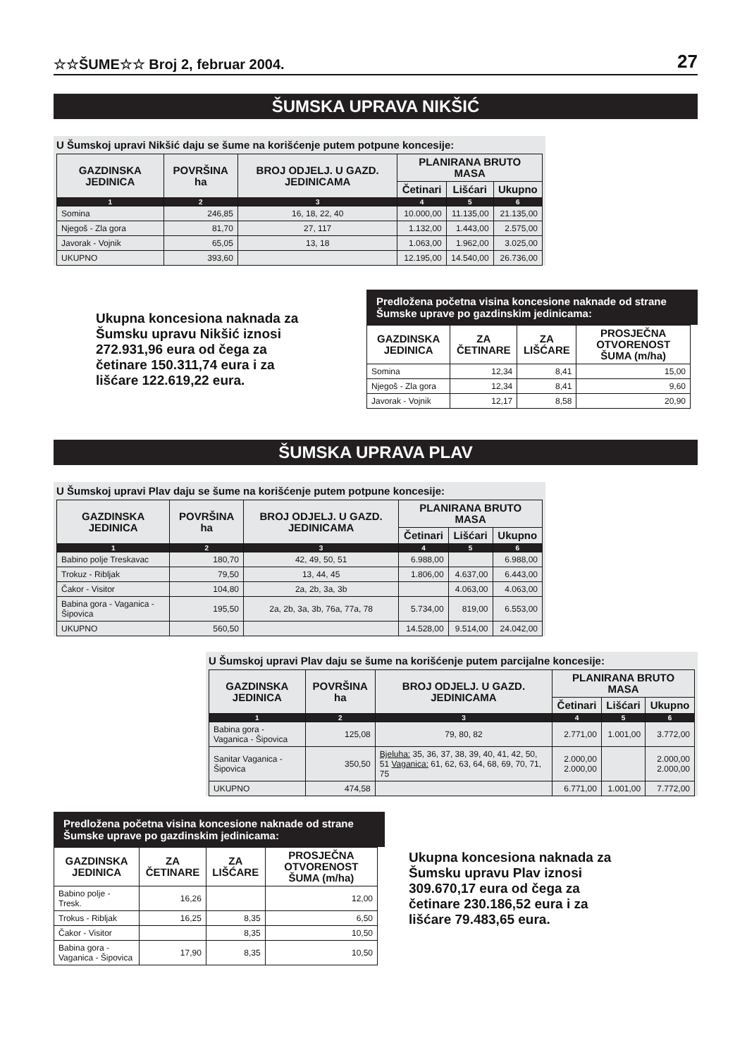☆☆ŠUME☆☆ Broj 2, februar 2004.
27
ŠUMSKA UPRAVA NIKŠIĆ
U Šumskoj upravi Nikšić daju se šume na korišćenje putem potpune koncesije:
| GAZDINSKA JEDINICA | POVRŠINA ha | BROJ ODJELJ. U GAZD. JEDINICAMA | PLANIRANA BRUTO MASA | | |
| --- | --- | --- | --- | --- | --- |
| | | | Četinari | Lišćari | Ukupno |
| 1 | 2 | 3 | 4 | 5 | 6 |
| Somina | 246,85 | 16, 18, 22, 40 | 10.000,00 | 11.135,00 | 21.135,00 |
| Njegoš - Zla gora | 81,70 | 27, 117 | 1.132,00 | 1.443,00 | 2.575,00 |
| Javorak - Vojnik | 65,05 | 13, 18 | 1.063,00 | 1.962,00 | 3.025,00 |
| UKUPNO | 393,60 | | 12.195,00 | 14.540,00 | 26.736,00 |
Ukupna koncesiona naknada za Šumsku upravu Nikšić iznosi 272.931,96 eura od čega za četinare 150.311,74 eura i za lišćare 122.619,22 eura.
Predložena početna visina koncesione naknade od strane Šumske uprave po gazdinskim jedinicama:
| GAZDINSKA JEDINICA | ZA ČETINARE | ZA LIŠĆARE | PROSJEČNA OTVORENOST ŠUMA (m/ha) |
| --- | --- | --- | --- |
| Somina | 12,34 | 8,41 | 15,00 |
| Njegoš - Zla gora | 12,34 | 8,41 | 9,60 |
| Javorak - Vojnik | 12,17 | 8,58 | 20,90 |
ŠUMSKA UPRAVA PLAV
U Šumskoj upravi Plav daju se šume na korišćenje putem potpune koncesije:
| GAZDINSKA JEDINICA | POVRŠINA ha | BROJ ODJELJ. U GAZD. JEDINICAMA | PLANIRANA BRUTO MASA | | |
| --- | --- | --- | --- | --- | --- |
| | | | Četinari | Lišćari | Ukupno |
| 1 | 2 | 3 | 4 | 5 | 6 |
| Babino polje Treskavac | 180,70 | 42, 49, 50, 51 | 6.988,00 | | 6.988,00 |
| Trokuz - Ribljak | 79,50 | 13, 44, 45 | 1.806,00 | 4.637,00 | 6.443,00 |
| Čakor - Visitor | 104,80 | 2a, 2b, 3a, 3b | | 4.063,00 | 4.063,00 |
| Babina gora - Vaganica - Šipovica | 195,50 | 2a, 2b, 3a, 3b, 76a, 77a, 78 | 5.734,00 | 819,00 | 6.553,00 |
| UKUPNO | 560,50 | | 14.528,00 | 9.514,00 | 24.042,00 |
U Šumskoj upravi Plav daju se šume na korišćenje putem parcijalne koncesije:
| GAZDINSKA JEDINICA | POVRŠINA ha | BROJ ODJELJ. U GAZD. JEDINICAMA | PLANIRANA BRUTO MASA | | |
| --- | --- | --- | --- | --- | --- |
| | | | Četinari | Lišćari | Ukupno |
| 1 | 2 | 3 | 4 | 5 | 6 |
| Babina gora - Vaganica - Šipovica | 125,08 | 79, 80, 82 | 2.771,00 | 1.001,00 | 3.772,00 |
| Sanitar Vaganica - Šipovica | 350,50 | Bjeluha: 35, 36, 37, 38, 39, 40, 41, 42, 50, 51 Vaganica: 61, 62, 63, 64, 68, 69, 70, 71, 75 | 2.000,00 2.000,00 | | 2.000,00 2.000,00 |
| UKUPNO | 474,58 | | 6.771,00 | 1.001,00 | 7.772,00 |
Predložena početna visina koncesione naknade od strane Šumske uprave po gazdinskim jedinicama:
| GAZDINSKA JEDINICA | ZA ČETINARE | ZA LIŠĆARE | PROSJEČNA OTVORENOST ŠUMA (m/ha) |
| --- | --- | --- | --- |
| Babino polje - Tresk. | 16,26 | | 12,00 |
| Trokus - Ribljak | 16,25 | 8,35 | 6,50 |
| Čakor - Visitor | | 8,35 | 10,50 |
| Babina gora - Vaganica - Šipovica | 17,90 | 8,35 | 10,50 |
Ukupna koncesiona naknada za Šumsku upravu Plav iznosi 309.670,17 eura od čega za četinare 230.186,52 eura i za lišćare 79.483,65 eura.